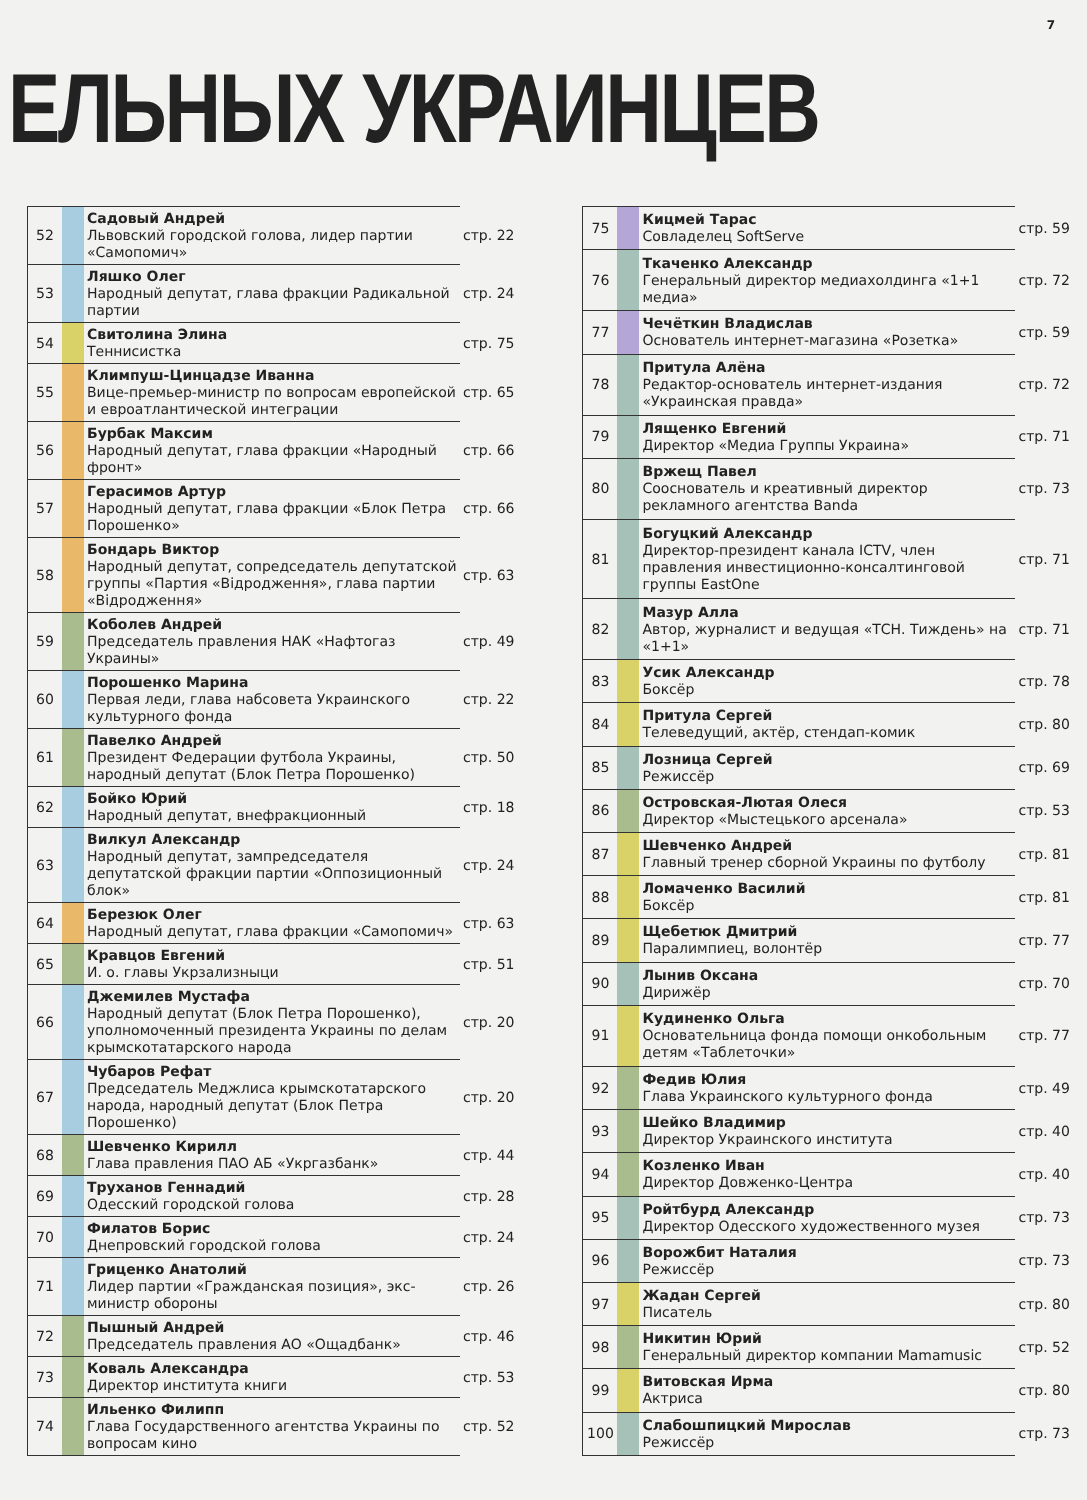7
ЕЛЬНЫХ УКРАИНЦЕВ
| 52 | | Садовый Андрей Львовский городской голова, лидер партии «Самопомич» | стр. 22 |
| 53 | | Ляшко Олег Народный депутат, глава фракции Радикальной партии | стр. 24 |
| 54 | | Свитолина Элина Теннисистка | стр. 75 |
| 55 | | Климпуш-Цинцадзе Иванна Вице-премьер-министр по вопросам европейской и евроатлантической интеграции | стр. 65 |
| 56 | | Бурбак Максим Народный депутат, глава фракции «Народный фронт» | стр. 66 |
| 57 | | Герасимов Артур Народный депутат, глава фракции «Блок Петра Порошенко» | стр. 66 |
| 58 | | Бондарь Виктор Народный депутат, сопредседатель депутатской группы «Партия «Відродження», глава партии «Відродження» | стр. 63 |
| 59 | | Коболев Андрей Председатель правления НАК «Нафтогаз Украины» | стр. 49 |
| 60 | | Порошенко Марина Первая леди, глава набсовета Украинского культурного фонда | стр. 22 |
| 61 | | Павелко Андрей Президент Федерации футбола Украины, народный депутат (Блок Петра Порошенко) | стр. 50 |
| 62 | | Бойко Юрий Народный депутат, внефракционный | стр. 18 |
| 63 | | Вилкул Александр Народный депутат, зампредседателя депутатской фракции партии «Оппозиционный блок» | стр. 24 |
| 64 | | Березюк Олег Народный депутат, глава фракции «Самопомич» | стр. 63 |
| 65 | | Кравцов Евгений И. о. главы Укрзализныци | стр. 51 |
| 66 | | Джемилев Мустафа Народный депутат (Блок Петра Порошенко), уполномоченный президента Украины по делам крымскотатарского народа | стр. 20 |
| 67 | | Чубаров Рефат Председатель Меджлиса крымскотатарского народа, народный депутат (Блок Петра Порошенко) | стр. 20 |
| 68 | | Шевченко Кирилл Глава правления ПАО АБ «Укргазбанк» | стр. 44 |
| 69 | | Труханов Геннадий Одесский городской голова | стр. 28 |
| 70 | | Филатов Борис Днепровский городской голова | стр. 24 |
| 71 | | Гриценко Анатолий Лидер партии «Гражданская позиция», экс-министр обороны | стр. 26 |
| 72 | | Пышный Андрей Председатель правления АО «Ощадбанк» | стр. 46 |
| 73 | | Коваль Александра Директор института книги | стр. 53 |
| 74 | | Ильенко Филипп Глава Государственного агентства Украины по вопросам кино | стр. 52 |
| 75 | | Кицмей Тарас Совладелец SoftServe | стр. 59 |
| 76 | | Ткаченко Александр Генеральный директор медиахолдинга «1+1 медиа» | стр. 72 |
| 77 | | Чечёткин Владислав Основатель интернет-магазина «Розетка» | стр. 59 |
| 78 | | Притула Алёна Редактор-основатель интернет-издания «Украинская правда» | стр. 72 |
| 79 | | Лященко Евгений Директор «Медиа Группы Украина» | стр. 71 |
| 80 | | Вржещ Павел Сооснователь и креативный директор рекламного агентства Banda | стр. 73 |
| 81 | | Богуцкий Александр Директор-президент канала ICTV, член правления инвестиционно-консалтинговой группы EastOne | стр. 71 |
| 82 | | Мазур Алла Автор, журналист и ведущая «ТСН. Тиждень» на «1+1» | стр. 71 |
| 83 | | Усик Александр Боксёр | стр. 78 |
| 84 | | Притула Сергей Телеведущий, актёр, стендап-комик | стр. 80 |
| 85 | | Лозница Сергей Режиссёр | стр. 69 |
| 86 | | Островская-Лютая Олеся Директор «Мыстецького арсенала» | стр. 53 |
| 87 | | Шевченко Андрей Главный тренер сборной Украины по футболу | стр. 81 |
| 88 | | Ломаченко Василий Боксёр | стр. 81 |
| 89 | | Щебетюк Дмитрий Паралимпиец, волонтёр | стр. 77 |
| 90 | | Лынив Оксана Дирижёр | стр. 70 |
| 91 | | Кудиненко Ольга Основательница фонда помощи онкобольным детям «Таблеточки» | стр. 77 |
| 92 | | Федив Юлия Глава Украинского культурного фонда | стр. 49 |
| 93 | | Шейко Владимир Директор Украинского института | стр. 40 |
| 94 | | Козленко Иван Директор Довженко-Центра | стр. 40 |
| 95 | | Ройтбурд Александр Директор Одесского художественного музея | стр. 73 |
| 96 | | Ворожбит Наталия Режиссёр | стр. 73 |
| 97 | | Жадан Сергей Писатель | стр. 80 |
| 98 | | Никитин Юрий Генеральный директор компании Mamamusic | стр. 52 |
| 99 | | Витовская Ирма Актриса | стр. 80 |
| 100 | | Слабошпицкий Мирослав Режиссёр | стр. 73 |